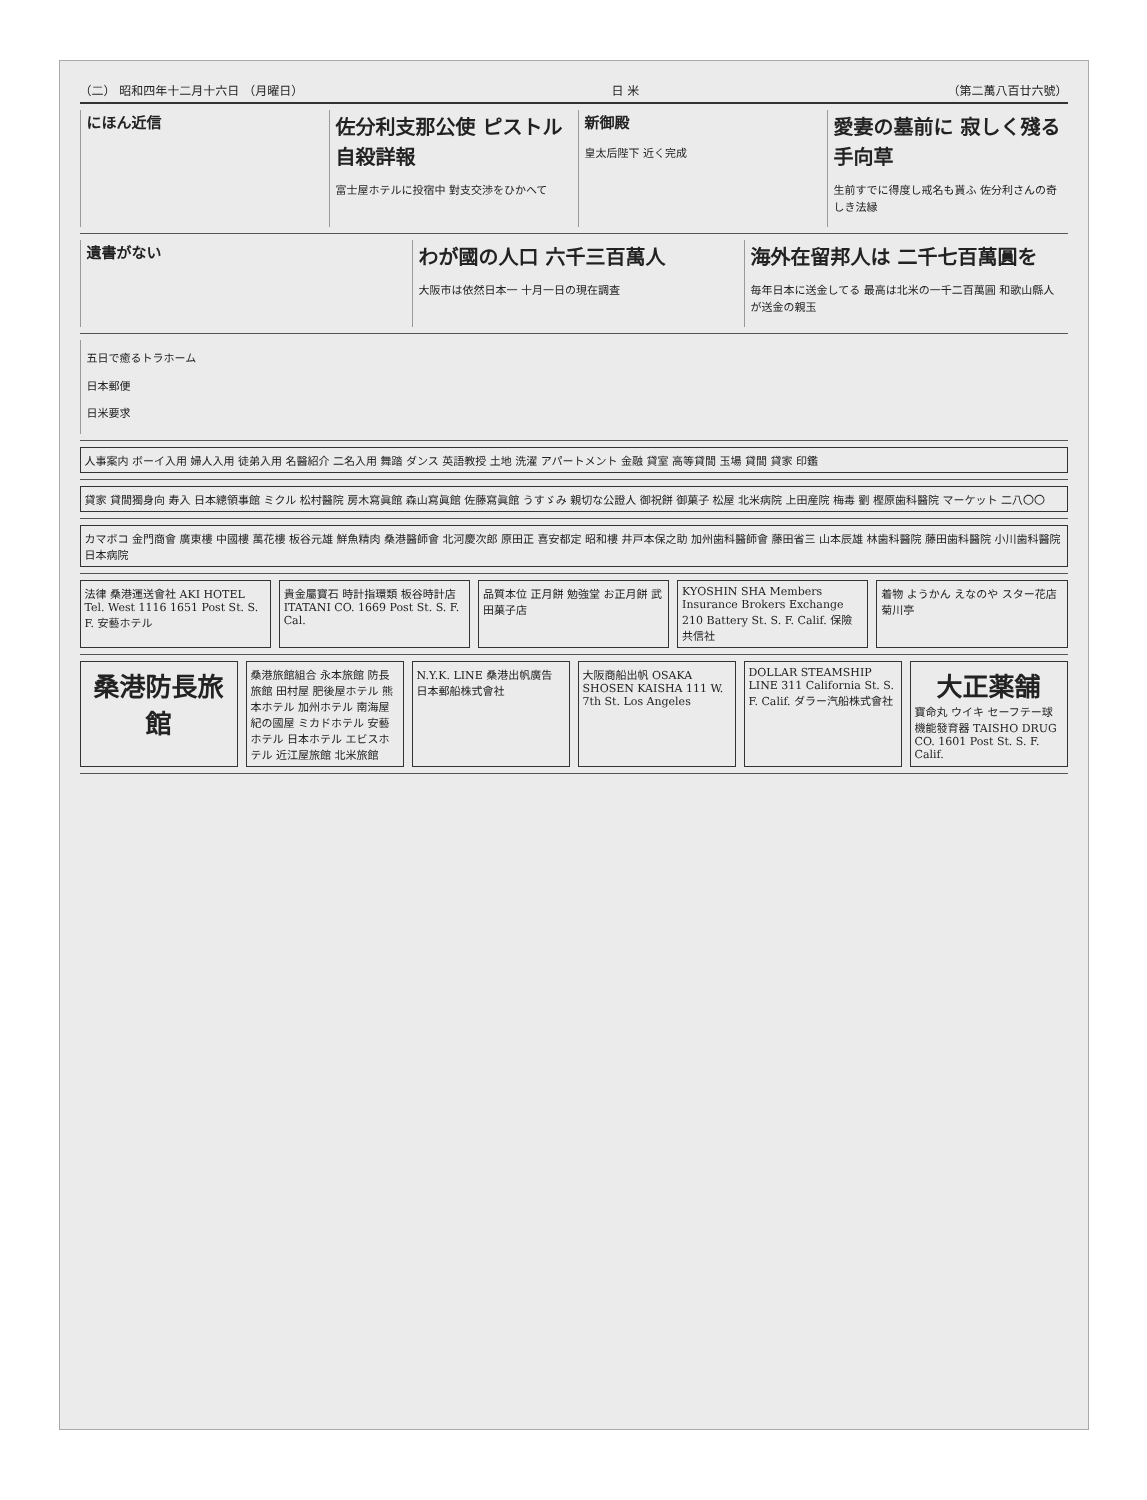（二） 昭和四年十二月十六日 （月曜日） 日 米 （第二萬八百廿六號）
にほん近信
佐分利支那公使 ピストル自殺詳報
富士屋ホテルに投宿中 對支交渉をひかへて
新御殿
皇太后陛下 近く完成
愛妻の墓前に 寂しく殘る手向草
生前すでに得度し戒名も貰ふ 佐分利さんの奇しき法縁
遺書がない
わが國の人口 六千三百萬人
大阪市は依然日本一 十月一日の現在調査
海外在留邦人は 二千七百萬圓を
毎年日本に送金してる 最高は北米の一千二百萬圓 和歌山縣人が送金の親玉
五日で癒るトラホーム
日本郵便
日米要求
人事案内 ボーイ入用 婦人入用 徒弟入用 名醫紹介 二名入用 舞踏 ダンス 英語教授 土地 洗濯 アパートメント 金融 貸室 高等貸間 玉場 貸間 貸家 印鑑
貸家 貸間獨身向 寿入 日本總領事館 ミクル 松村醫院 房木寫眞館 森山寫眞館 佐藤寫眞館 うすゞみ 親切な公證人 御祝餅 御菓子 松屋 北米病院 上田産院 梅毒 劉 樫原歯科醫院 マーケット 二八〇〇
カマボコ 金門商會 廣東樓 中國樓 萬花樓 板谷元雄 鮮魚精肉 桑港醫師會 北河慶次郎 原田正 喜安都定 昭和樓 井戸本保之助 加州歯科醫師會 藤田省三 山本辰雄 林歯科醫院 藤田歯科醫院 小川歯科醫院 日本病院
法律 桑港運送會社 AKI HOTEL Tel. West 1116 1651 Post St. S. F. 安藝ホテル
貴金屬寶石 時計指環類 板谷時計店 ITATANI CO. 1669 Post St. S. F. Cal.
品質本位 正月餅 勉強堂 お正月餅 武田菓子店
KYOSHIN SHA Members Insurance Brokers Exchange 210 Battery St. S. F. Calif. 保險 共信社
着物 ようかん えなのや スター花店 菊川亭
桑港防長旅館
桑港旅館組合 永本旅館 防長旅館 田村屋 肥後屋ホテル 熊本ホテル 加州ホテル 南海屋 紀の國屋 ミカドホテル 安藝ホテル 日本ホテル エビスホテル 近江屋旅館 北米旅館
N.Y.K. LINE 桑港出帆廣告 日本郵船株式會社
大阪商船出帆 OSAKA SHOSEN KAISHA 111 W. 7th St. Los Angeles
DOLLAR STEAMSHIP LINE 311 California St. S. F. Calif. ダラー汽船株式會社
大正薬舗
寶命丸 ウイキ セーフテー球 機能發育器 TAISHO DRUG CO. 1601 Post St. S. F. Calif.